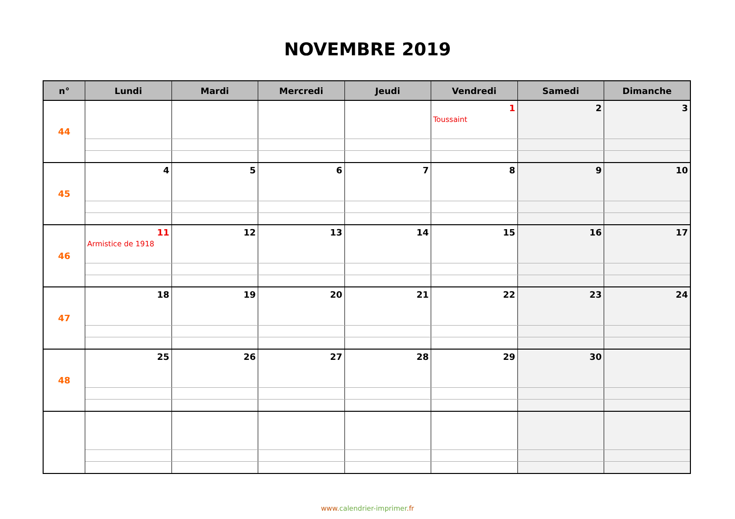NOVEMBRE 2019
| n° | Lundi | Mardi | Mercredi | Jeudi | Vendredi | Samedi | Dimanche |
| --- | --- | --- | --- | --- | --- | --- | --- |
| 44 | | | | | 1 Toussaint | 2 | 3 |
| 45 | 4 | 5 | 6 | 7 | 8 | 9 | 10 |
| 46 | 11 Armistice de 1918 | 12 | 13 | 14 | 15 | 16 | 17 |
| 47 | 18 | 19 | 20 | 21 | 22 | 23 | 24 |
| 48 | 25 | 26 | 27 | 28 | 29 | 30 | |
www.calendrier-imprimer.fr